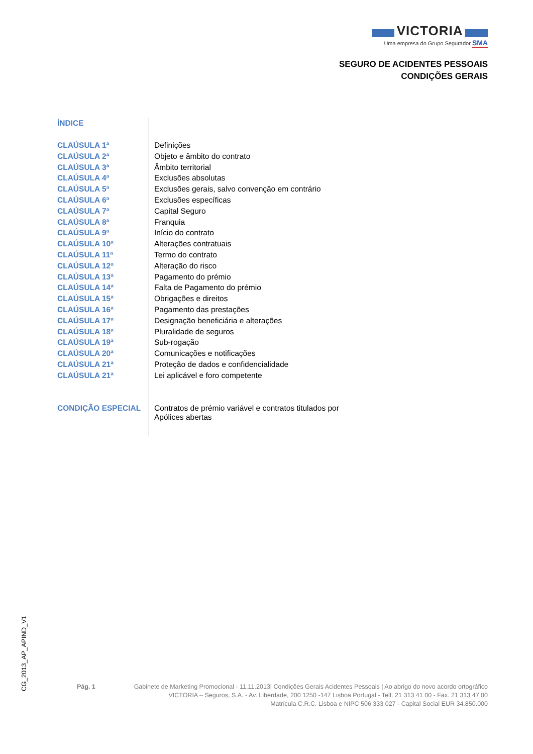VICTORIA
Uma empresa do Grupo Segurador SMA
SEGURO DE ACIDENTES PESSOAIS
CONDIÇÕES GERAIS
| ÍNDICE | |
| CLAÚSULA 1ª | Definições |
| CLAÚSULA 2ª | Objeto e âmbito do contrato |
| CLAÚSULA 3ª | Âmbito territorial |
| CLAÚSULA 4ª | Exclusões absolutas |
| CLAÚSULA 5ª | Exclusões gerais, salvo convenção em contrário |
| CLAÚSULA 6ª | Exclusões específicas |
| CLAÚSULA 7ª | Capital Seguro |
| CLAÚSULA 8ª | Franquia |
| CLAÚSULA 9ª | Início do contrato |
| CLAÚSULA 10ª | Alterações contratuais |
| CLAÚSULA 11ª | Termo do contrato |
| CLAÚSULA 12ª | Alteração do risco |
| CLAÚSULA 13ª | Pagamento do prémio |
| CLAÚSULA 14ª | Falta de Pagamento do prémio |
| CLAÚSULA 15ª | Obrigações e direitos |
| CLAÚSULA 16ª | Pagamento das prestações |
| CLAÚSULA 17ª | Designação beneficiária e alterações |
| CLAÚSULA 18ª | Pluralidade de seguros |
| CLAÚSULA 19ª | Sub-rogação |
| CLAÚSULA 20ª | Comunicações e notificações |
| CLAÚSULA 21ª | Proteção de dados e confidencialidade |
| CLAÚSULA 21ª | Lei aplicável e foro competente |
| CONDIÇÃO ESPECIAL | Contratos de prémio variável e contratos titulados por Apólices abertas |
CG_2013_AP_APIND_V1
Pág. 1 Gabinete de Marketing Promocional - 11.11.2013| Condições Gerais Acidentes Pessoais | Ao abrigo do novo acordo ortográfico
VICTORIA – Seguros, S.A. - Av. Liberdade, 200 1250 -147 Lisboa Portugal - Telf. 21 313 41 00 - Fax. 21 313 47 00
Matrícula C.R.C. Lisboa e NIPC 506 333 027 - Capital Social EUR 34.850.000